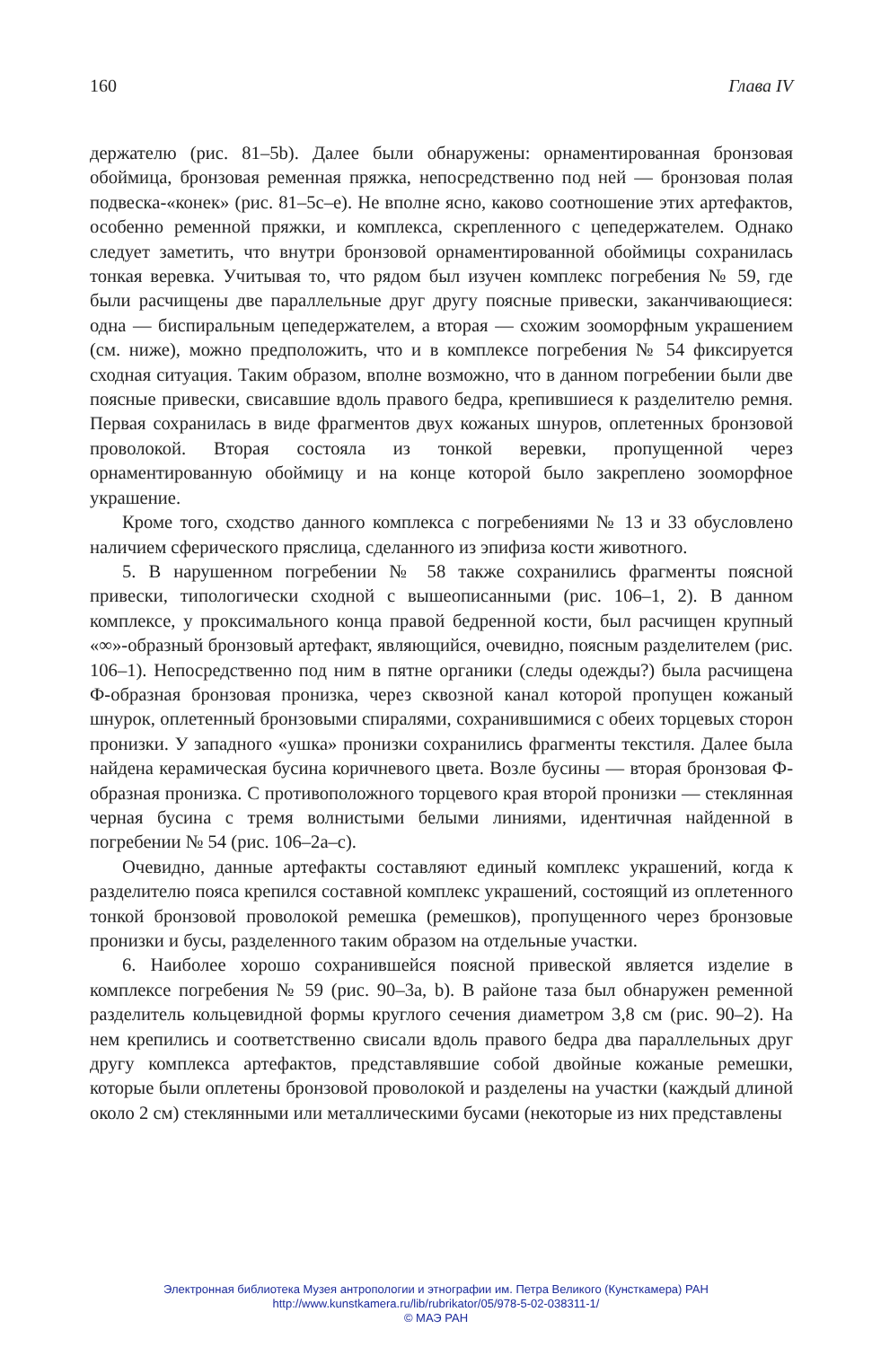160 Глава IV
держателю (рис. 81–5b). Далее были обнаружены: орнаментированная бронзовая обоймица, бронзовая ременная пряжка, непосредственно под ней — бронзовая полая подвеска-«конек» (рис. 81–5c–e). Не вполне ясно, каково соотношение этих артефактов, особенно ременной пряжки, и комплекса, скрепленного с цепедержателем. Однако следует заметить, что внутри бронзовой орнаментированной обоймицы сохранилась тонкая веревка. Учитывая то, что рядом был изучен комплекс погребения № 59, где были расчищены две параллельные друг другу поясные привески, заканчивающиеся: одна — биспиральным цепедержателем, а вторая — схожим зооморфным украшением (см. ниже), можно предположить, что и в комплексе погребения № 54 фиксируется сходная ситуация. Таким образом, вполне возможно, что в данном погребении были две поясные привески, свисавшие вдоль правого бедра, крепившиеся к разделителю ремня. Первая сохранилась в виде фрагментов двух кожаных шнуров, оплетенных бронзовой проволокой. Вторая состояла из тонкой веревки, пропущенной через орнаментированную обоймицу и на конце которой было закреплено зооморфное украшение.
Кроме того, сходство данного комплекса с погребениями № 13 и 33 обусловлено наличием сферического пряслица, сделанного из эпифиза кости животного.
5. В нарушенном погребении № 58 также сохранились фрагменты поясной привески, типологически сходной с вышеописанными (рис. 106–1, 2). В данном комплексе, у проксимального конца правой бедренной кости, был расчищен крупный «∞»-образный бронзовый артефакт, являющийся, очевидно, поясным разделителем (рис. 106–1). Непосредственно под ним в пятне органики (следы одежды?) была расчищена Ф-образная бронзовая пронизка, через сквозной канал которой пропущен кожаный шнурок, оплетенный бронзовыми спиралями, сохранившимися с обеих торцевых сторон пронизки. У западного «ушка» пронизки сохранились фрагменты текстиля. Далее была найдена керамическая бусина коричневого цвета. Возле бусины — вторая бронзовая Ф-образная пронизка. С противоположного торцевого края второй пронизки — стеклянная черная бусина с тремя волнистыми белыми линиями, идентичная найденной в погребении № 54 (рис. 106–2a–c).
Очевидно, данные артефакты составляют единый комплекс украшений, когда к разделителю пояса крепился составной комплекс украшений, состоящий из оплетенного тонкой бронзовой проволокой ремешка (ремешков), пропущенного через бронзовые пронизки и бусы, разделенного таким образом на отдельные участки.
6. Наиболее хорошо сохранившейся поясной привеской является изделие в комплексе погребения № 59 (рис. 90–3a, b). В районе таза был обнаружен ременной разделитель кольцевидной формы круглого сечения диаметром 3,8 см (рис. 90–2). На нем крепились и соответственно свисали вдоль правого бедра два параллельных друг другу комплекса артефактов, представлявшие собой двойные кожаные ремешки, которые были оплетены бронзовой проволокой и разделены на участки (каждый длиной около 2 см) стеклянными или металлическими бусами (некоторые из них представлены
Электронная библиотека Музея антропологии и этнографии им. Петра Великого (Кунсткамера) РАН
http://www.kunstkamera.ru/lib/rubrikator/05/978-5-02-038311-1/
© МАЭ РАН